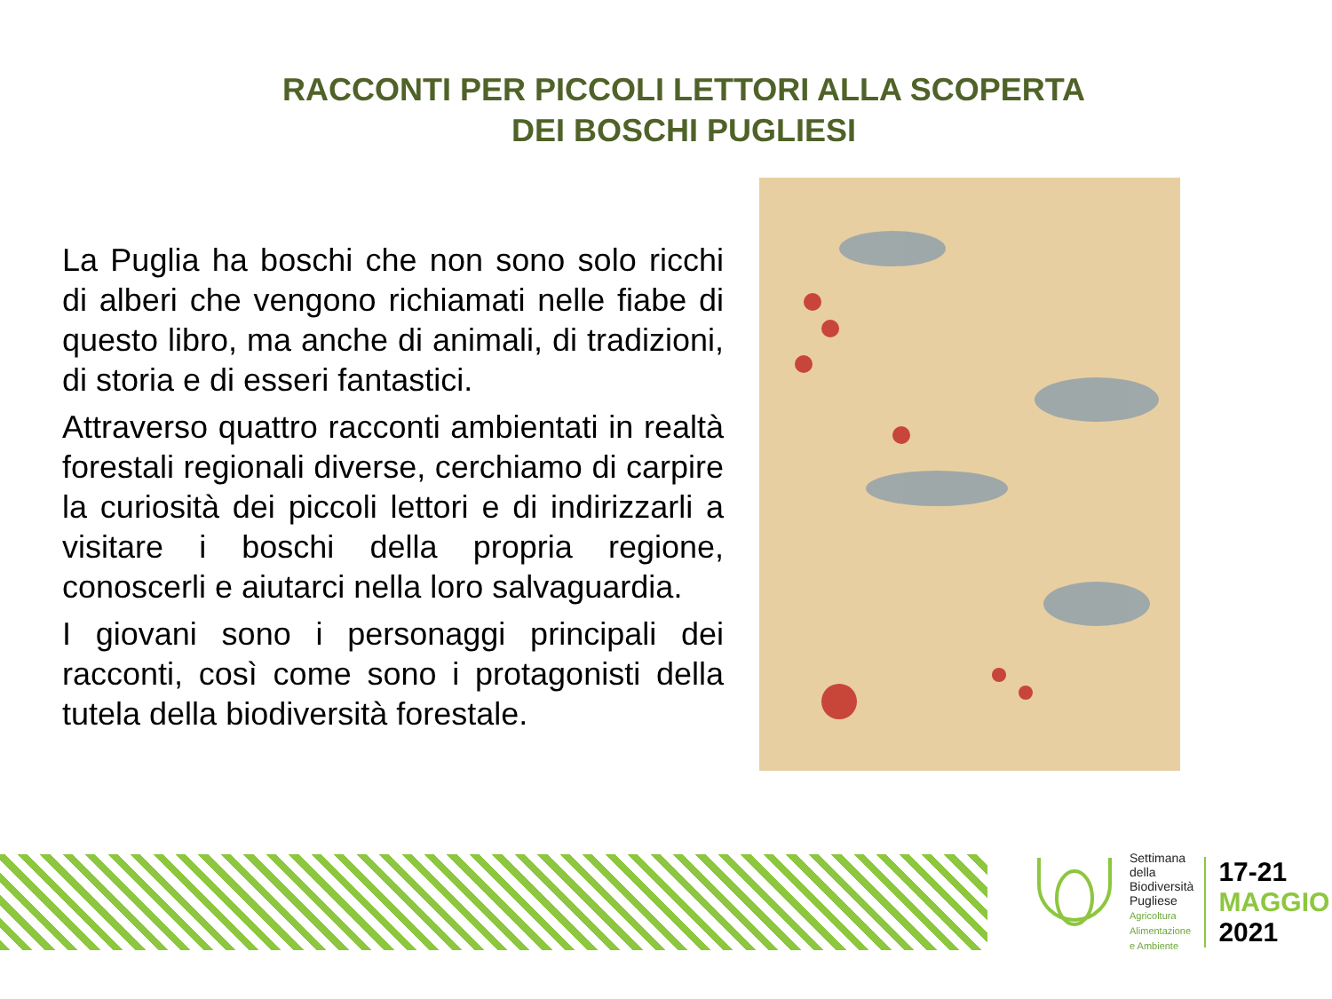RACCONTI PER PICCOLI LETTORI ALLA SCOPERTA
DEI BOSCHI PUGLIESI
La Puglia ha boschi che non sono solo ricchi di alberi che vengono richiamati nelle fiabe di questo libro, ma anche di animali, di tradizioni, di storia e di esseri fantastici.
Attraverso quattro racconti ambientati in realtà forestali regionali diverse, cerchiamo di carpire la curiosità dei piccoli lettori e di indirizzarli a visitare i boschi della propria regione, conoscerli e aiutarci nella loro salvaguardia.
I giovani sono i personaggi principali dei racconti, così come sono i protagonisti della tutela della biodiversità forestale.
Settimana
della
Biodiversità
Pugliese
Agricoltura
Alimentazione
e Ambiente
17-21
MAGGIO
2021